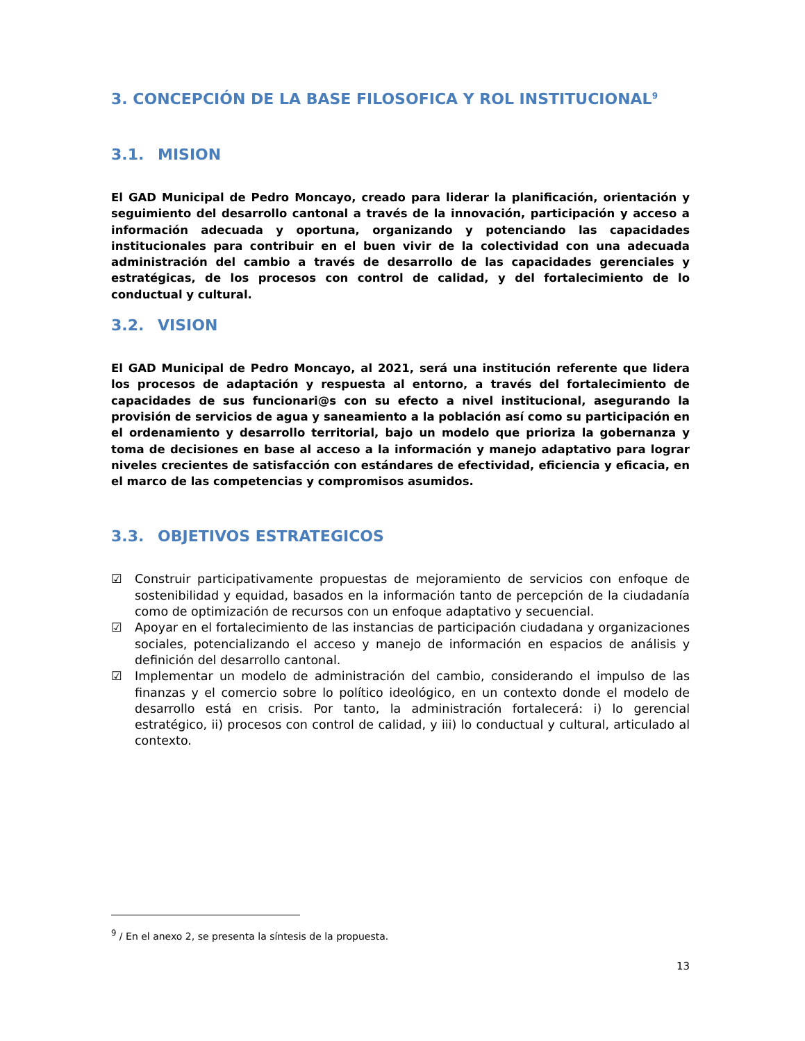3. CONCEPCIÓN DE LA BASE FILOSOFICA Y ROL INSTITUCIONAL<sup>9</sup>
3.1. MISION
El GAD Municipal de Pedro Moncayo, creado para liderar la planificación, orientación y seguimiento del desarrollo cantonal a través de la innovación, participación y acceso a información adecuada y oportuna, organizando y potenciando las capacidades institucionales para contribuir en el buen vivir de la colectividad con una adecuada administración del cambio a través de desarrollo de las capacidades gerenciales y estratégicas, de los procesos con control de calidad, y del fortalecimiento de lo conductual y cultural.
3.2. VISION
El GAD Municipal de Pedro Moncayo, al 2021, será una institución referente que lidera los procesos de adaptación y respuesta al entorno, a través del fortalecimiento de capacidades de sus funcionari@s con su efecto a nivel institucional, asegurando la provisión de servicios de agua y saneamiento a la población así como su participación en el ordenamiento y desarrollo territorial, bajo un modelo que prioriza la gobernanza y toma de decisiones en base al acceso a la información y manejo adaptativo para lograr niveles crecientes de satisfacción con estándares de efectividad, eficiencia y eficacia, en el marco de las competencias y compromisos asumidos.
3.3. OBJETIVOS ESTRATEGICOS
☑ Construir participativamente propuestas de mejoramiento de servicios con enfoque de sostenibilidad y equidad, basados en la información tanto de percepción de la ciudadanía como de optimización de recursos con un enfoque adaptativo y secuencial.
☑ Apoyar en el fortalecimiento de las instancias de participación ciudadana y organizaciones sociales, potencializando el acceso y manejo de información en espacios de análisis y definición del desarrollo cantonal.
☑ Implementar un modelo de administración del cambio, considerando el impulso de las finanzas y el comercio sobre lo político ideológico, en un contexto donde el modelo de desarrollo está en crisis. Por tanto, la administración fortalecerá: i) lo gerencial estratégico, ii) procesos con control de calidad, y iii) lo conductual y cultural, articulado al contexto.
<sup>9</sup> / En el anexo 2, se presenta la síntesis de la propuesta.
13